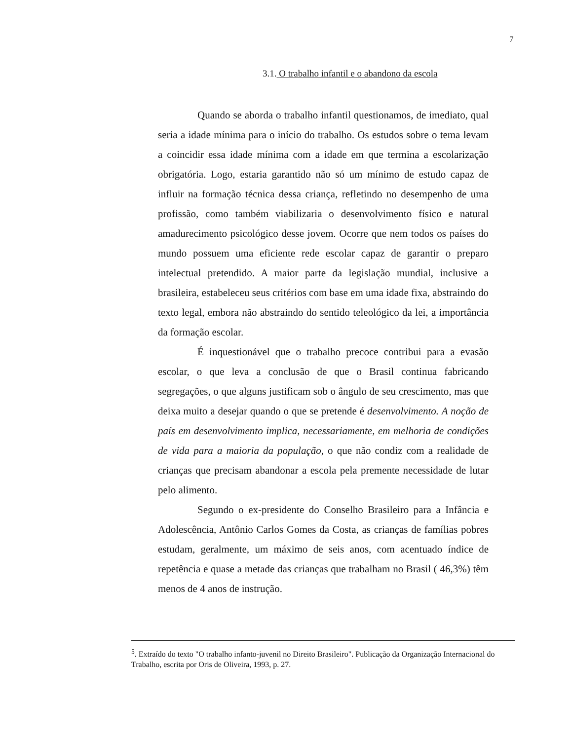7
3.1. O trabalho infantil e o abandono da escola
Quando se aborda o trabalho infantil questionamos, de imediato, qual seria a idade mínima para o início do trabalho. Os estudos sobre o tema levam a coincidir essa idade mínima com a idade em que termina a escolarização obrigatória. Logo, estaria garantido não só um mínimo de estudo capaz de influir na formação técnica dessa criança, refletindo no desempenho de uma profissão, como também viabilizaria o desenvolvimento físico e natural amadurecimento psicológico desse jovem. Ocorre que nem todos os países do mundo possuem uma eficiente rede escolar capaz de garantir o preparo intelectual pretendido. A maior parte da legislação mundial, inclusive a brasileira, estabeleceu seus critérios com base em uma idade fixa, abstraindo do texto legal, embora não abstraindo do sentido teleológico da lei, a importância da formação escolar.
É inquestionável que o trabalho precoce contribui para a evasão escolar, o que leva a conclusão de que o Brasil continua fabricando segregações, o que alguns justificam sob o ângulo de seu crescimento, mas que deixa muito a desejar quando o que se pretende é desenvolvimento. A noção de país em desenvolvimento implica, necessariamente, em melhoria de condições de vida para a maioria da população, o que não condiz com a realidade de crianças que precisam abandonar a escola pela premente necessidade de lutar pelo alimento.
Segundo o ex-presidente do Conselho Brasileiro para a Infância e Adolescência, Antônio Carlos Gomes da Costa, as crianças de famílias pobres estudam, geralmente, um máximo de seis anos, com acentuado índice de repetência e quase a metade das crianças que trabalham no Brasil ( 46,3%) têm menos de 4 anos de instrução.
<sup>5</sup>. Extraído do texto "O trabalho infanto-juvenil no Direito Brasileiro". Publicação da Organização Internacional do Trabalho, escrita por Oris de Oliveira, 1993, p. 27.